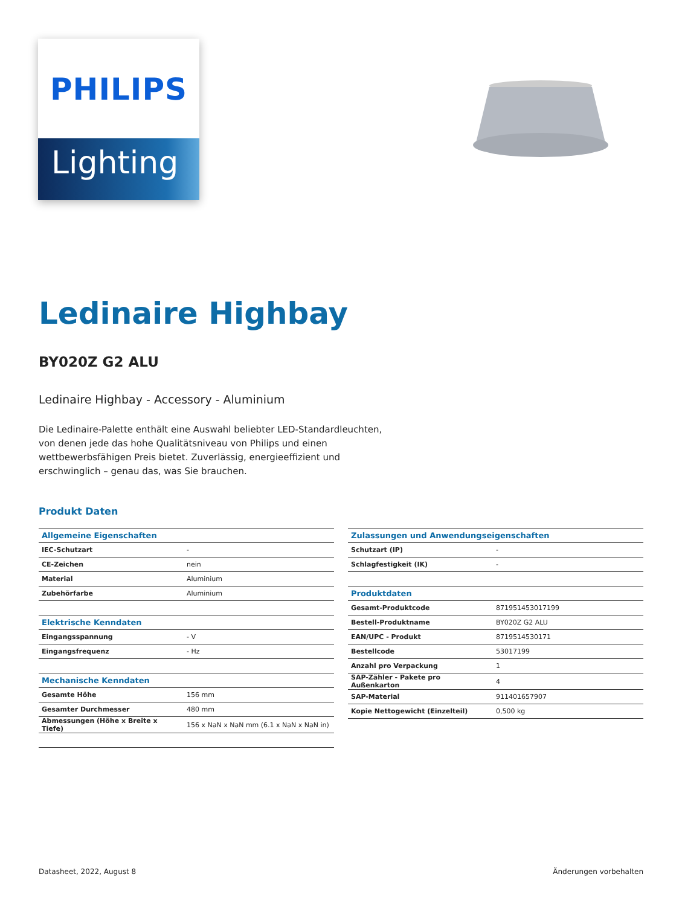PHILIPS
Lighting
Ledinaire Highbay
BY020Z G2 ALU
Ledinaire Highbay - Accessory - Aluminium
Die Ledinaire-Palette enthält eine Auswahl beliebter LED-Standardleuchten, von denen jede das hohe Qualitätsniveau von Philips und einen wettbewerbsfähigen Preis bietet. Zuverlässig, energieeffizient und erschwinglich – genau das, was Sie brauchen.
Produkt Daten
| Allgemeine Eigenschaften | |
| --- | --- |
| IEC-Schutzart | - |
| CE-Zeichen | nein |
| Material | Aluminium |
| Zubehörfarbe | Aluminium |
| Elektrische Kenndaten | |
| Eingangsspannung | - V |
| Eingangsfrequenz | - Hz |
| Mechanische Kenndaten | |
| Gesamte Höhe | 156 mm |
| Gesamter Durchmesser | 480 mm |
| Abmessungen (Höhe x Breite x Tiefe) | 156 x NaN x NaN mm (6.1 x NaN x NaN in) |
| Zulassungen und Anwendungseigenschaften | |
| --- | --- |
| Schutzart (IP) | - |
| Schlagfestigkeit (IK) | - |
| Produktdaten | |
| Gesamt-Produktcode | 871951453017199 |
| Bestell-Produktname | BY020Z G2 ALU |
| EAN/UPC - Produkt | 8719514530171 |
| Bestellcode | 53017199 |
| Anzahl pro Verpackung | 1 |
| SAP-Zähler - Pakete pro Außenkarton | 4 |
| SAP-Material | 911401657907 |
| Kopie Nettogewicht (Einzelteil) | 0,500 kg |
Datasheet, 2022, August 8 Änderungen vorbehalten